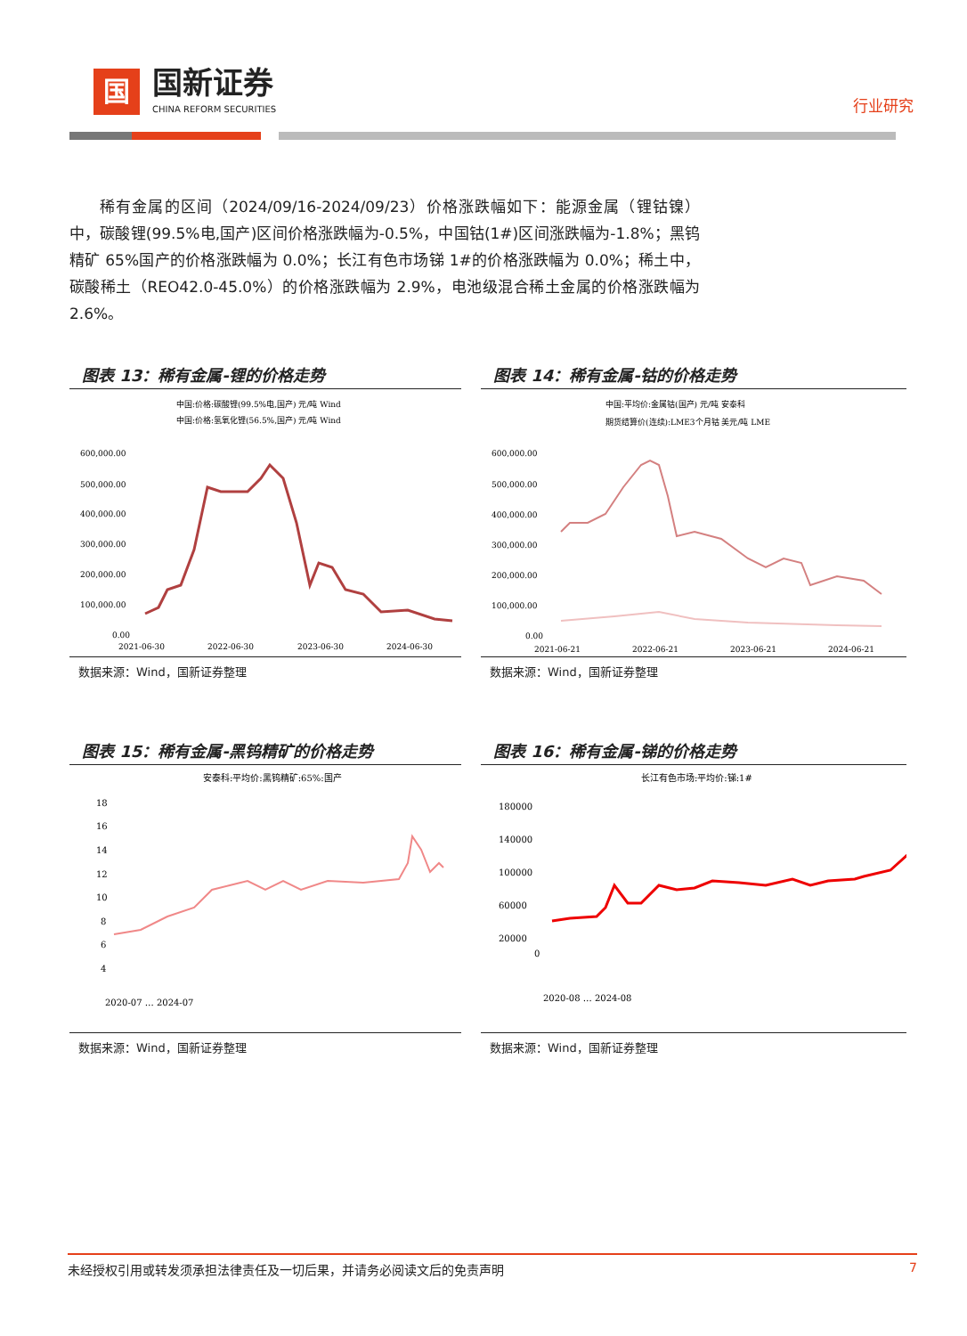国
国新证券
CHINA REFORM SECURITIES
行业研究
稀有金属的区间（2024/09/16-2024/09/23）价格涨跌幅如下：能源金属（锂钴镍）中，碳酸锂(99.5%电,国产)区间价格涨跌幅为-0.5%，中国钴(1#)区间涨跌幅为-1.8%；黑钨精矿 65%国产的价格涨跌幅为 0.0%；长江有色市场锑 1#的价格涨跌幅为 0.0%；稀土中，碳酸稀土（REO42.0-45.0%）的价格涨跌幅为 2.9%，电池级混合稀土金属的价格涨跌幅为 2.6%。
图表 13：稀有金属-锂的价格走势
中国:价格:碳酸锂(99.5%电,国产) 元/吨 Wind
中国:价格:氢氧化锂(56.5%,国产) 元/吨 Wind
600,000.00
500,000.00
400,000.00
300,000.00
200,000.00
100,000.00
0.00
2021-06-30
2022-06-30
2023-06-30
2024-06-30
数据来源：Wind，国新证券整理
图表 14：稀有金属-钴的价格走势
中国:平均价:金属钴(国产) 元/吨 安泰科
期货结算价(连续):LME3个月钴 美元/吨 LME
600,000.00
500,000.00
400,000.00
300,000.00
200,000.00
100,000.00
0.00
2021-06-21
2022-06-21
2023-06-21
2024-06-21
数据来源：Wind，国新证券整理
图表 15：稀有金属-黑钨精矿的价格走势
安泰科:平均价:黑钨精矿:65%:国产
18
16
14
12
10
8
6
4
2020-07 … 2024-07
数据来源：Wind，国新证券整理
图表 16：稀有金属-锑的价格走势
长江有色市场:平均价:锑:1#
180000
140000
100000
60000
20000
0
2020-08 … 2024-08
数据来源：Wind，国新证券整理
未经授权引用或转发须承担法律责任及一切后果，并请务必阅读文后的免责声明 7